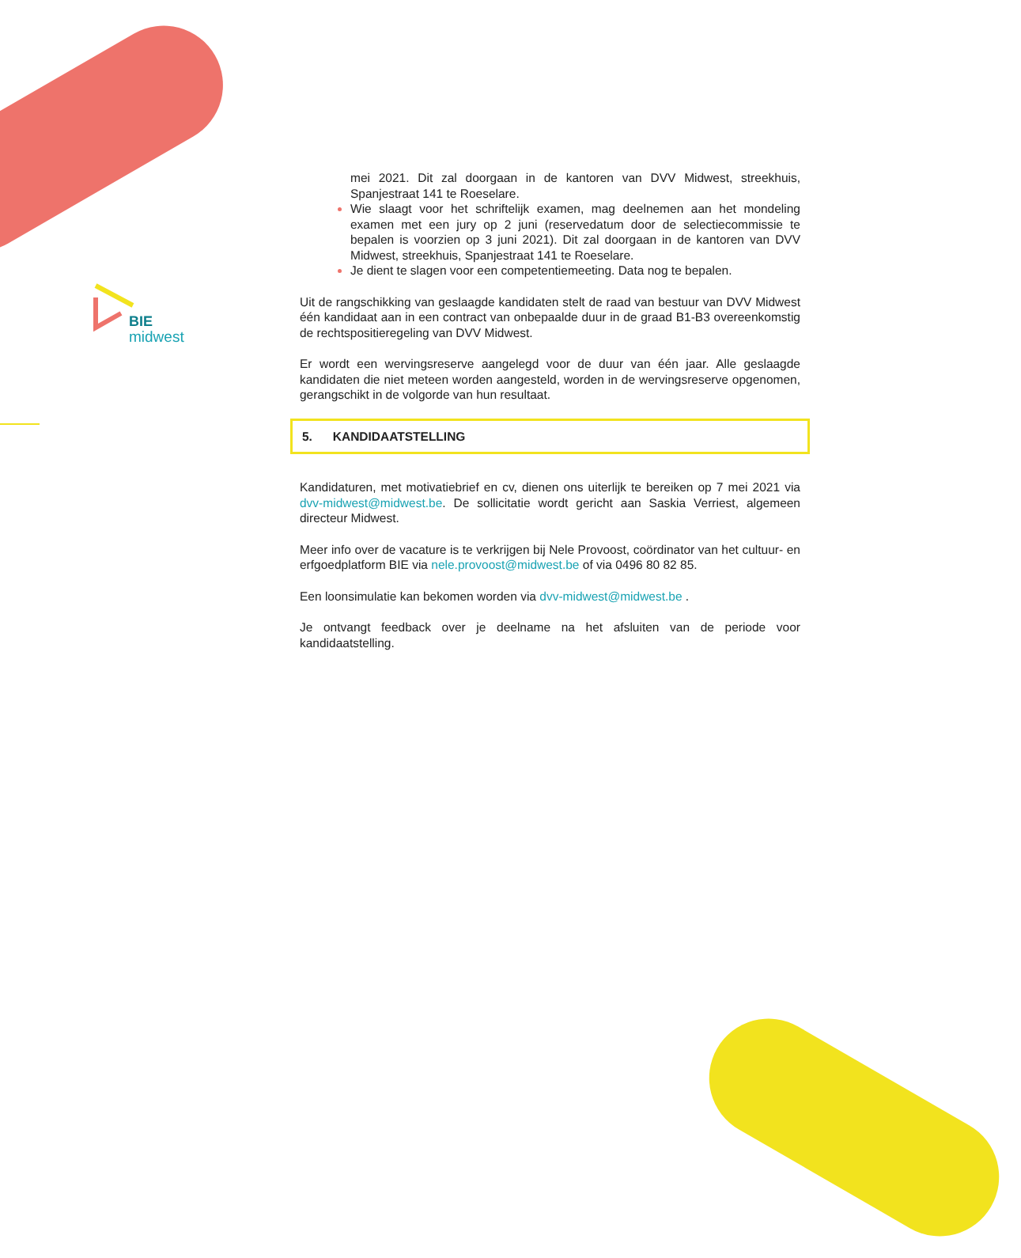BIE
midwest
mei 2021. Dit zal doorgaan in de kantoren van DVV Midwest, streekhuis, Spanjestraat 141 te Roeselare.
Wie slaagt voor het schriftelijk examen, mag deelnemen aan het mondeling examen met een jury op 2 juni (reservedatum door de selectiecommissie te bepalen is voorzien op 3 juni 2021). Dit zal doorgaan in de kantoren van DVV Midwest, streekhuis, Spanjestraat 141 te Roeselare.
Je dient te slagen voor een competentiemeeting. Data nog te bepalen.
Uit de rangschikking van geslaagde kandidaten stelt de raad van bestuur van DVV Midwest één kandidaat aan in een contract van onbepaalde duur in de graad B1-B3 overeenkomstig de rechtspositieregeling van DVV Midwest.
Er wordt een wervingsreserve aangelegd voor de duur van één jaar. Alle geslaagde kandidaten die niet meteen worden aangesteld, worden in de wervingsreserve opgenomen, gerangschikt in de volgorde van hun resultaat.
5. KANDIDAATSTELLING
Kandidaturen, met motivatiebrief en cv, dienen ons uiterlijk te bereiken op 7 mei 2021 via dvv-midwest@midwest.be. De sollicitatie wordt gericht aan Saskia Verriest, algemeen directeur Midwest.
Meer info over de vacature is te verkrijgen bij Nele Provoost, coördinator van het cultuur- en erfgoedplatform BIE via nele.provoost@midwest.be of via 0496 80 82 85.
Een loonsimulatie kan bekomen worden via dvv-midwest@midwest.be .
Je ontvangt feedback over je deelname na het afsluiten van de periode voor kandidaatstelling.